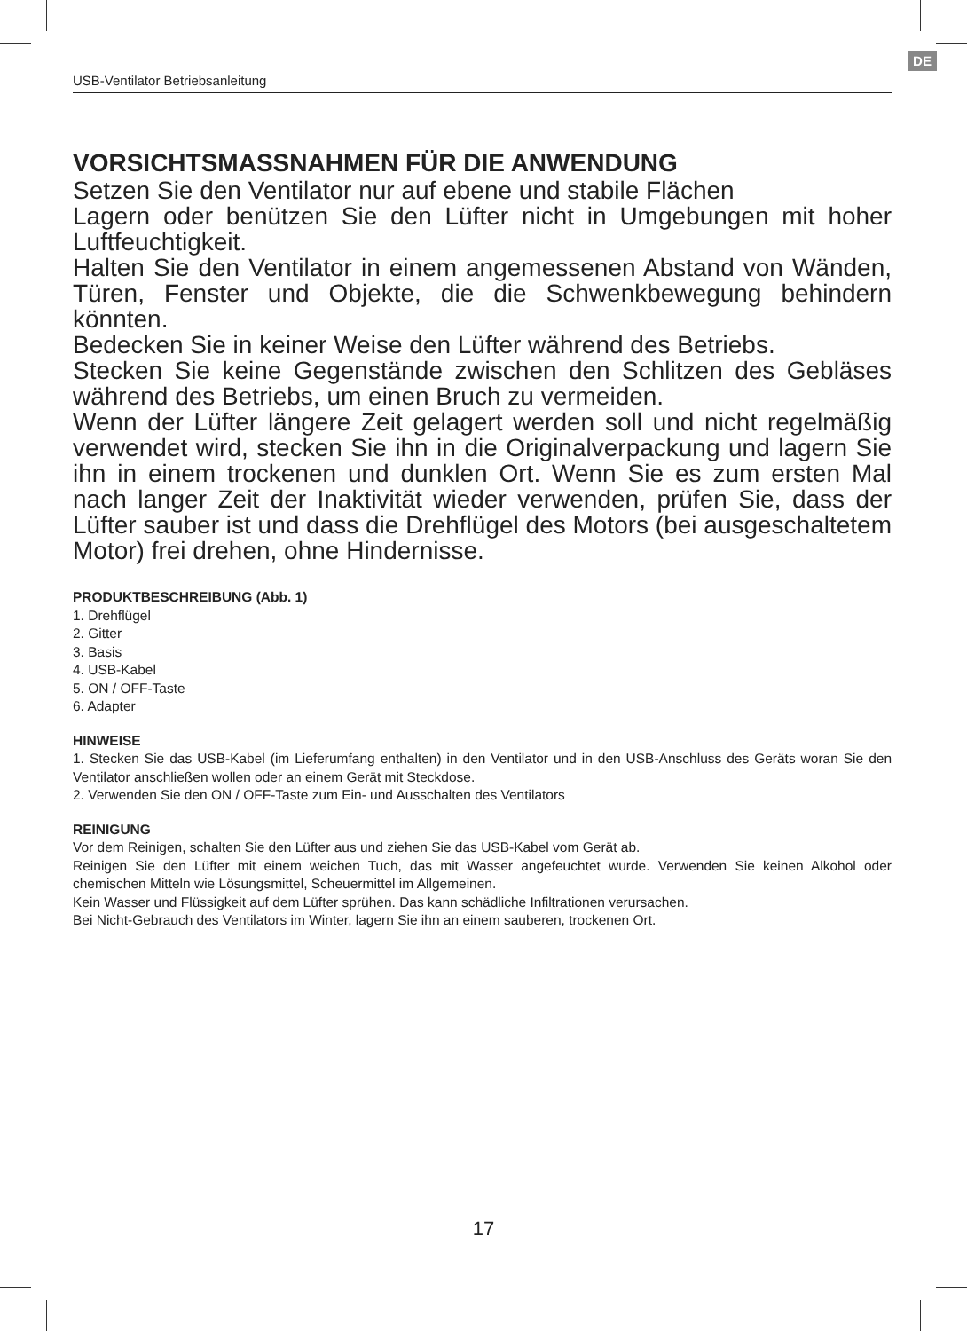DE
USB-Ventilator Betriebsanleitung
VORSICHTSMASSNAHMEN FÜR DIE ANWENDUNG
Setzen Sie den Ventilator nur auf ebene und stabile Flächen
Lagern oder benützen Sie den Lüfter nicht in Umgebungen mit hoher Luftfeuchtigkeit.
Halten Sie den Ventilator in einem angemessenen Abstand von Wänden, Türen, Fenster und Objekte, die die Schwenkbewegung behindern könnten.
Bedecken Sie in keiner Weise den Lüfter während des Betriebs.
Stecken Sie keine Gegenstände zwischen den Schlitzen des Gebläses während des Betriebs, um einen Bruch zu vermeiden.
Wenn der Lüfter längere Zeit gelagert werden soll und nicht regelmäßig verwendet wird, stecken Sie ihn in die Originalverpackung und lagern Sie ihn in einem trockenen und dunklen Ort. Wenn Sie es zum ersten Mal nach langer Zeit der Inaktivität wieder verwenden, prüfen Sie, dass der Lüfter sauber ist und dass die Drehflügel des Motors (bei ausgeschaltetem Motor) frei drehen, ohne Hindernisse.
PRODUKTBESCHREIBUNG (Abb. 1)
1. Drehflügel
2. Gitter
3. Basis
4. USB-Kabel
5. ON / OFF-Taste
6. Adapter
HINWEISE
1. Stecken Sie das USB-Kabel (im Lieferumfang enthalten) in den Ventilator und in den USB-Anschluss des Geräts woran Sie den Ventilator anschließen wollen oder an einem Gerät mit Steckdose.
2. Verwenden Sie den ON / OFF-Taste zum Ein- und Ausschalten des Ventilators
REINIGUNG
Vor dem Reinigen, schalten Sie den Lüfter aus und ziehen Sie das USB-Kabel vom Gerät ab.
Reinigen Sie den Lüfter mit einem weichen Tuch, das mit Wasser angefeuchtet wurde. Verwenden Sie keinen Alkohol oder chemischen Mitteln wie Lösungsmittel, Scheuermittel im Allgemeinen.
Kein Wasser und Flüssigkeit auf dem Lüfter sprühen. Das kann schädliche Infiltrationen verursachen.
Bei Nicht-Gebrauch des Ventilators im Winter, lagern Sie ihn an einem sauberen, trockenen Ort.
17